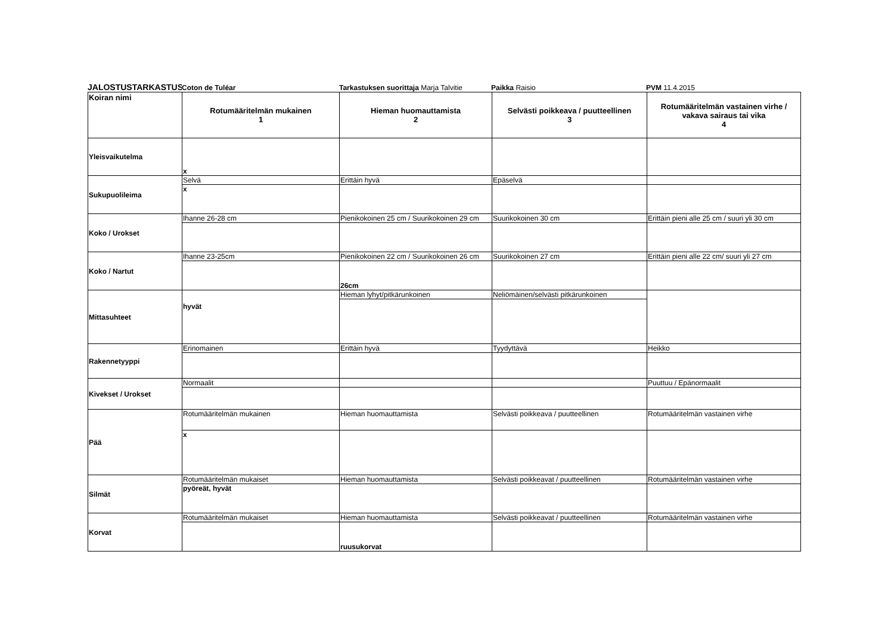JALOSTUSTARKASTUS
Coton de Tuléar
Tarkastuksen suorittaja Marja Talvitie
Paikka Raisio
PVM 11.4.2015
| Koiran nimi | Rotumääritelmän mukainen 1 | Hieman huomauttamista 2 | Selvästi poikkeava / puutteellinen 3 | Rotumääritelmän vastainen virhe / vakava sairaus tai vika 4 |
| --- | --- | --- | --- | --- |
| Yleisvaikutelma | x | | | |
| Sukupuolileima | Selvä | Erittäin hyvä | Epäselvä | |
| | x | | | |
| Koko / Urokset | Ihanne 26-28 cm | Pienikokoinen 25 cm / Suurikokoinen 29 cm | Suurikokoinen 30 cm | Erittäin pieni alle 25 cm / suuri yli 30 cm |
| Koko / Nartut | Ihanne 23-25cm | Pienikokoinen 22 cm / Suurikokoinen 26 cm | Suurikokoinen 27 cm | Erittäin pieni alle 22 cm/ suuri yli 27 cm |
| | | 26cm | | |
| Mittasuhteet | hyvät | Hieman lyhyt/pitkärunkoinen | Neliömäinen/selvästi pitkärunkoinen | |
| Rakennetyyppi | Erinomainen | Erittäin hyvä | Tyydyttävä | Heikko |
| Kivekset / Urokset | Normaalit | | | Puuttuu / Epänormaalit |
| Pää | Rotumääritelmän mukainen | Hieman huomauttamista | Selvästi poikkeava / puutteellinen | Rotumääritelmän vastainen virhe |
| | x | | | |
| Silmät | Rotumääritelmän mukaiset | Hieman huomauttamista | Selvästi poikkeavat / puutteellinen | Rotumääritelmän vastainen virhe |
| | pyöreät, hyvät | | | |
| Korvat | Rotumääritelmän mukaiset | Hieman huomauttamista | Selvästi poikkeavat / puutteellinen | Rotumääritelmän vastainen virhe |
| | | ruusukorvat | | |